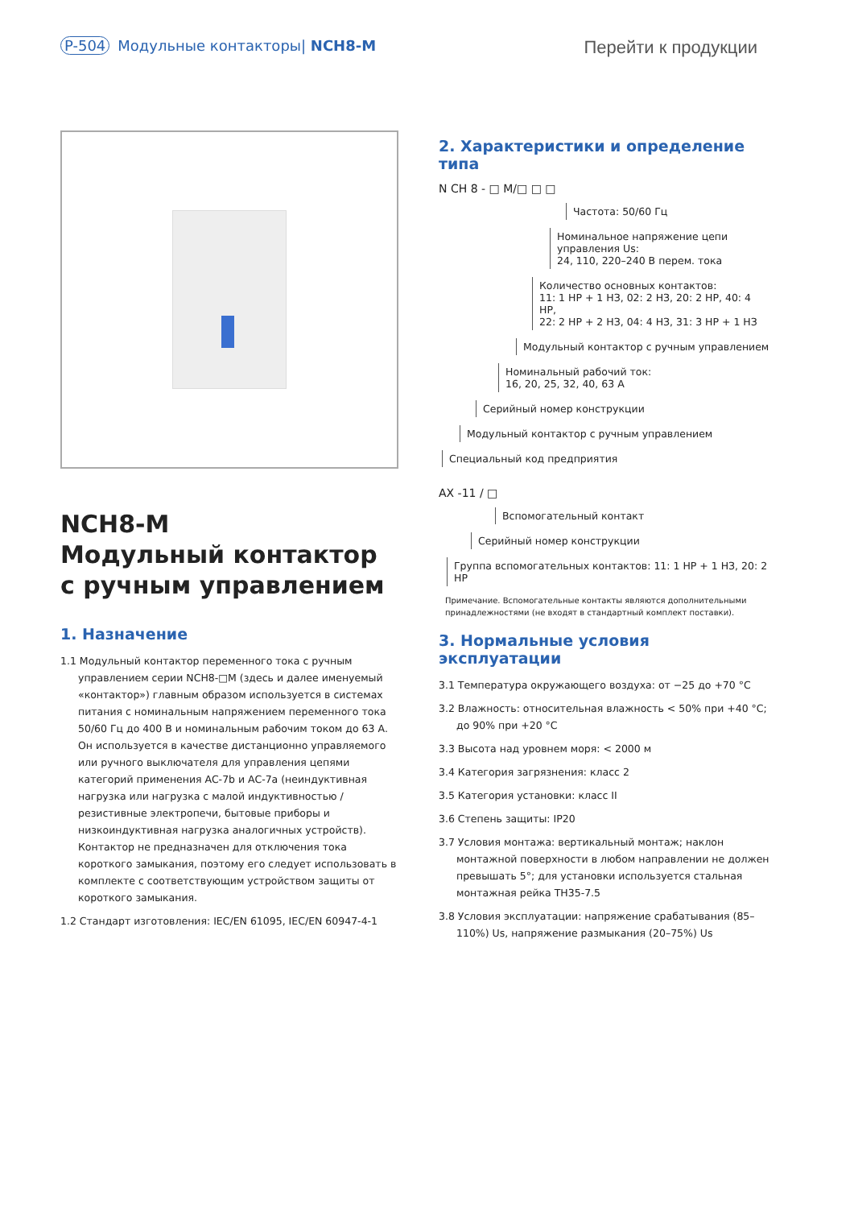P-504 Модульные контакторы| NCH8-M
Перейти к продукции
NCH8-M
Модульный контактор
с ручным управлением
1. Назначение
1.1 Модульный контактор переменного тока с ручным управлением серии NCH8-□M (здесь и далее именуемый «контактор») главным образом используется в системах питания с номинальным напряжением переменного тока 50/60 Гц до 400 В и номинальным рабочим током до 63 А. Он используется в качестве дистанционно управляемого или ручного выключателя для управления цепями категорий применения AC-7b и AC-7a (неиндуктивная нагрузка или нагрузка с малой индуктивностью / резистивные электропечи, бытовые приборы и низкоиндуктивная нагрузка аналогичных устройств). Контактор не предназначен для отключения тока короткого замыкания, поэтому его следует использовать в комплекте с соответствующим устройством защиты от короткого замыкания.
1.2 Стандарт изготовления: IEC/EN 61095, IEC/EN 60947-4-1
2. Характеристики и определение типа
N CH 8 - □ M/□ □ □
Частота: 50/60 Гц
Номинальное напряжение цепи управления Us:
24, 110, 220–240 В перем. тока
Количество основных контактов:
11: 1 НР + 1 НЗ, 02: 2 НЗ, 20: 2 НР, 40: 4 НР,
22: 2 НР + 2 НЗ, 04: 4 НЗ, 31: 3 НР + 1 НЗ
Модульный контактор с ручным управлением
Номинальный рабочий ток:
16, 20, 25, 32, 40, 63 А
Серийный номер конструкции
Модульный контактор с ручным управлением
Специальный код предприятия
AX -11 / □
Вспомогательный контакт
Серийный номер конструкции
Группа вспомогательных контактов: 11: 1 НР + 1 НЗ, 20: 2 НР
Примечание. Вспомогательные контакты являются дополнительными принадлежностями (не входят в стандартный комплект поставки).
3. Нормальные условия эксплуатации
3.1 Температура окружающего воздуха: от −25 до +70 °C
3.2 Влажность: относительная влажность < 50% при +40 °C; до 90% при +20 °C
3.3 Высота над уровнем моря: < 2000 м
3.4 Категория загрязнения: класс 2
3.5 Категория установки: класс II
3.6 Степень защиты: IP20
3.7 Условия монтажа: вертикальный монтаж; наклон монтажной поверхности в любом направлении не должен превышать 5°; для установки используется стальная монтажная рейка TH35-7.5
3.8 Условия эксплуатации: напряжение срабатывания (85–110%) Us, напряжение размыкания (20–75%) Us